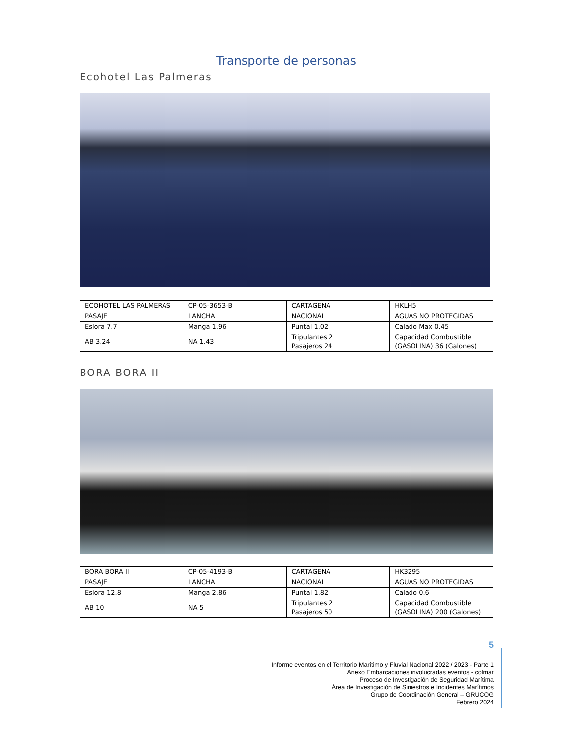Transporte de personas
Ecohotel Las Palmeras
| ECOHOTEL LAS PALMERAS | CP-05-3653-B | CARTAGENA | HKLH5 |
| PASAJE | LANCHA | NACIONAL | AGUAS NO PROTEGIDAS |
| Eslora 7.7 | Manga 1.96 | Puntal 1.02 | Calado Max 0.45 |
| AB 3.24 | NA 1.43 | Tripulantes 2 Pasajeros 24 | Capacidad Combustible (GASOLINA) 36 (Galones) |
BORA BORA II
| BORA BORA II | CP-05-4193-B | CARTAGENA | HK3295 |
| PASAJE | LANCHA | NACIONAL | AGUAS NO PROTEGIDAS |
| Eslora 12.8 | Manga 2.86 | Puntal 1.82 | Calado 0.6 |
| AB 10 | NA 5 | Tripulantes 2 Pasajeros 50 | Capacidad Combustible (GASOLINA) 200 (Galones) |
5
Informe eventos en el Territorio Marítimo y Fluvial Nacional 2022 / 2023 - Parte 1
Anexo Embarcaciones involucradas eventos - colmar
Proceso de Investigación de Seguridad Marítima
Área de Investigación de Siniestros e Incidentes Marítimos
Grupo de Coordinación General – GRUCOG
Febrero 2024